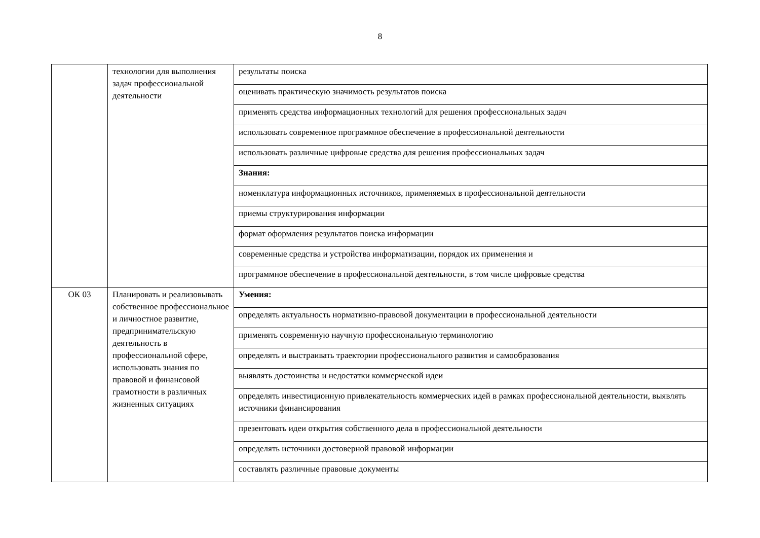8
| | технологии для выполнения задач профессиональной деятельности | результаты поиска |
| | | оценивать практическую значимость результатов поиска |
| | | применять средства информационных технологий для решения профессиональных задач |
| | | использовать современное программное обеспечение в профессиональной деятельности |
| | | использовать различные цифровые средства для решения профессиональных задач |
| | | Знания: |
| | | номенклатура информационных источников, применяемых в профессиональной деятельности |
| | | приемы структурирования информации |
| | | формат оформления результатов поиска информации |
| | | современные средства и устройства информатизации, порядок их применения и |
| | | программное обеспечение в профессиональной деятельности, в том числе цифровые средства |
| ОК 03 | Планировать и реализовывать собственное профессиональное и личностное развитие, предпринимательскую деятельность в профессиональной сфере, использовать знания по правовой и финансовой грамотности в различных жизненных ситуациях | Умения: |
| | | определять актуальность нормативно-правовой документации в профессиональной деятельности |
| | | применять современную научную профессиональную терминологию |
| | | определять и выстраивать траектории профессионального развития и самообразования |
| | | выявлять достоинства и недостатки коммерческой идеи |
| | | определять инвестиционную привлекательность коммерческих идей в рамках профессиональной деятельности, выявлять источники финансирования |
| | | презентовать идеи открытия собственного дела в профессиональной деятельности |
| | | определять источники достоверной правовой информации |
| | | составлять различные правовые документы |